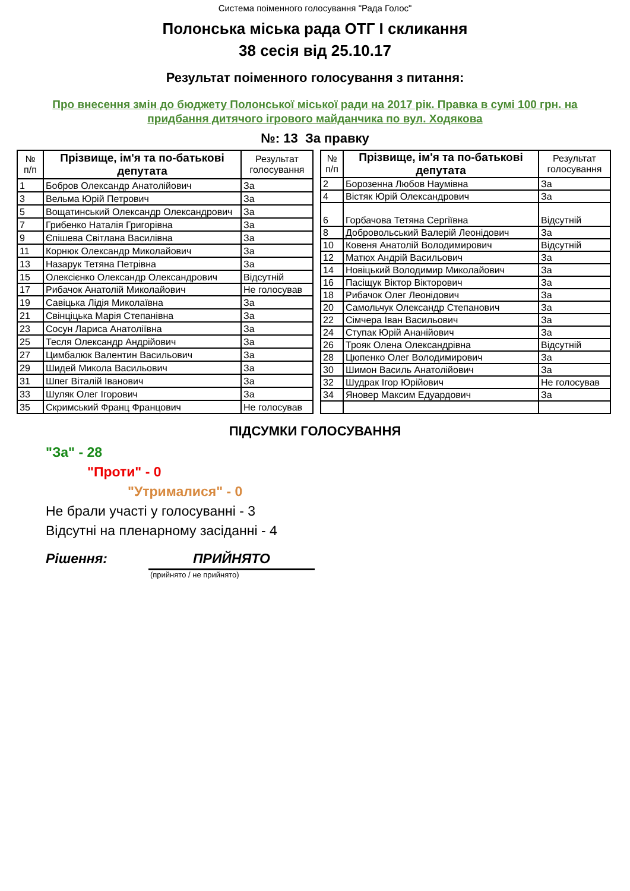Система поіменного голосування "Рада Голос"
Полонська міська рада ОТГ I скликання
38 сесія від 25.10.17
Результат поіменного голосування з питання:
Про внесення змін до бюджету Полонської міської ради на 2017 рік. Правка в сумі 100 грн. на
придбання дитячого ігрового майданчика по вул. Ходякова
№: 13 За правку
| № п/п | Прізвище, ім'я та по-батькові депутата | Результат голосування |
| --- | --- | --- |
| 1 | Бобров Олександр Анатолійович | За |
| 3 | Вельма Юрій Петрович | За |
| 5 | Вощатинський Олександр Олександрович | За |
| 7 | Грибенко Наталія Григорівна | За |
| 9 | Єпішева Світлана Василівна | За |
| 11 | Корнюк Олександр Миколайович | За |
| 13 | Назарук Тетяна Петрівна | За |
| 15 | Олексієнко Олександр Олександрович | Відсутній |
| 17 | Рибачок Анатолій Миколайович | Не голосував |
| 19 | Савіцька Лідія Миколаївна | За |
| 21 | Свінціцька Марія Степанівна | За |
| 23 | Сосун Лариса Анатоліївна | За |
| 25 | Тесля Олександр Андрійович | За |
| 27 | Цимбалюк Валентин Васильович | За |
| 29 | Шидей Микола Васильович | За |
| 31 | Шпег Віталій Іванович | За |
| 33 | Шуляк Олег Ігорович | За |
| 35 | Скримський Франц Францович | Не голосував |
| № п/п | Прізвище, ім'я та по-батькові депутата | Результат голосування |
| --- | --- | --- |
| 2 | Борозенна Любов Наумівна | За |
| 4 | Вістяк Юрій Олександрович | За |
| 6 | Горбачова Тетяна Сергіївна | Відсутній |
| 8 | Добровольський Валерій Леонідович | За |
| 10 | Ковеня Анатолій Володимирович | Відсутній |
| 12 | Матюх Андрій Васильович | За |
| 14 | Новіцький Володимир Миколайович | За |
| 16 | Пасіщук Віктор Вікторович | За |
| 18 | Рибачок Олег Леонідович | За |
| 20 | Самольчук Олександр Степанович | За |
| 22 | Сімчера Іван Васильович | За |
| 24 | Ступак Юрій Ананійович | За |
| 26 | Трояк Олена Олександрівна | Відсутній |
| 28 | Цюпенко Олег Володимирович | За |
| 30 | Шимон Василь Анатолійович | За |
| 32 | Шудрак Ігор Юрійович | Не голосував |
| 34 | Яновер Максим Едуардович | За |
ПІДСУМКИ ГОЛОСУВАННЯ
"За" - 28
"Проти" - 0
"Утрималися" - 0
Не брали участі у голосуванні - 3
Відсутні на пленарному засіданні - 4
Рішення: ПРИЙНЯТО
(прийнято / не прийнято)